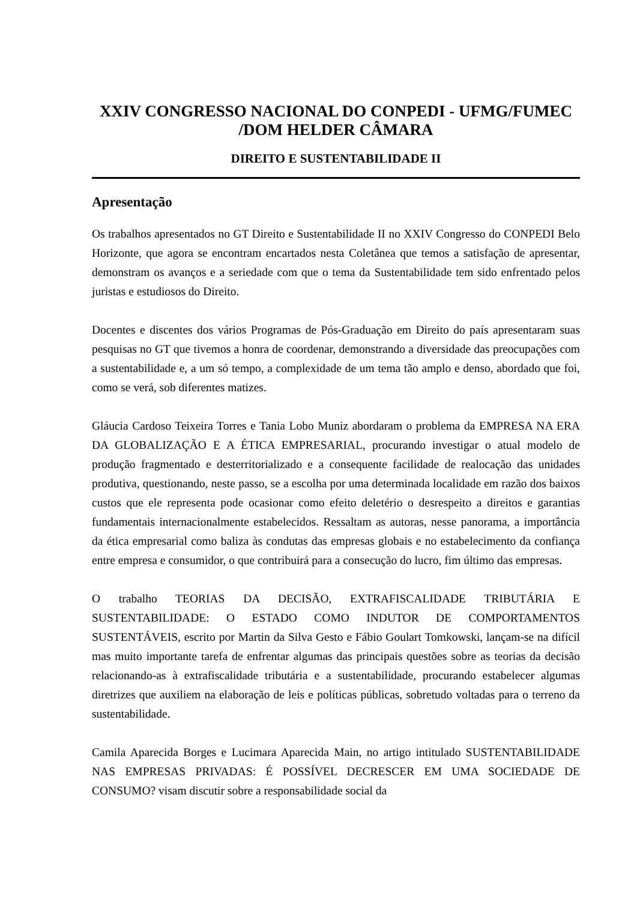XXIV CONGRESSO NACIONAL DO CONPEDI - UFMG/FUMEC
/DOM HELDER CÂMARA
DIREITO E SUSTENTABILIDADE II
Apresentação
Os trabalhos apresentados no GT Direito e Sustentabilidade II no XXIV Congresso do CONPEDI Belo Horizonte, que agora se encontram encartados nesta Coletânea que temos a satisfação de apresentar, demonstram os avanços e a seriedade com que o tema da Sustentabilidade tem sido enfrentado pelos juristas e estudiosos do Direito.
Docentes e discentes dos vários Programas de Pós-Graduação em Direito do país apresentaram suas pesquisas no GT que tivemos a honra de coordenar, demonstrando a diversidade das preocupações com a sustentabilidade e, a um só tempo, a complexidade de um tema tão amplo e denso, abordado que foi, como se verá, sob diferentes matizes.
Gláucia Cardoso Teixeira Torres e Tania Lobo Muniz abordaram o problema da EMPRESA NA ERA DA GLOBALIZAÇÃO E A ÉTICA EMPRESARIAL, procurando investigar o atual modelo de produção fragmentado e desterritorializado e a consequente facilidade de realocação das unidades produtiva, questionando, neste passo, se a escolha por uma determinada localidade em razão dos baixos custos que ele representa pode ocasionar como efeito deletério o desrespeito a direitos e garantias fundamentais internacionalmente estabelecidos. Ressaltam as autoras, nesse panorama, a importância da ética empresarial como baliza às condutas das empresas globais e no estabelecimento da confiança entre empresa e consumidor, o que contribuirá para a consecução do lucro, fim último das empresas.
O trabalho TEORIAS DA DECISÃO, EXTRAFISCALIDADE TRIBUTÁRIA E SUSTENTABILIDADE: O ESTADO COMO INDUTOR DE COMPORTAMENTOS SUSTENTÁVEIS, escrito por Martin da Silva Gesto e Fábio Goulart Tomkowski, lançam-se na difícil mas muito importante tarefa de enfrentar algumas das principais questões sobre as teorias da decisão relacionando-as à extrafiscalidade tributária e a sustentabilidade, procurando estabelecer algumas diretrizes que auxiliem na elaboração de leis e políticas públicas, sobretudo voltadas para o terreno da sustentabilidade.
Camila Aparecida Borges e Lucimara Aparecida Main, no artigo intitulado SUSTENTABILIDADE NAS EMPRESAS PRIVADAS: É POSSÍVEL DECRESCER EM UMA SOCIEDADE DE CONSUMO? visam discutir sobre a responsabilidade social da